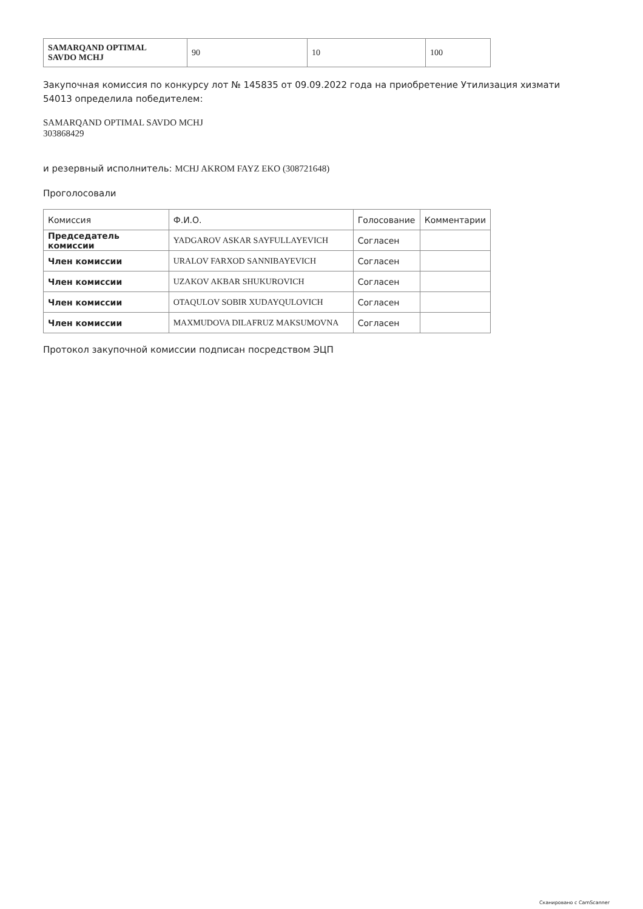| SAMARQAND OPTIMAL SAVDO MCHJ | 90 | 10 | 100 |
Закупочная комиссия по конкурсу лот № 145835 от 09.09.2022 года на приобретение Утилизация хизмати 54013 определила победителем:
SAMARQAND OPTIMAL SAVDO MCHJ
303868429
и резервный исполнитель: MCHJ AKROM FAYZ EKO (308721648)
Проголосовали
| Комиссия | Ф.И.О. | Голосование | Комментарии |
| --- | --- | --- | --- |
| Председатель комиссии | YADGAROV ASKAR SAYFULLAYEVICH | Согласен | |
| Член комиссии | URALOV FARXOD SANNIBAYEVICH | Согласен | |
| Член комиссии | UZAKOV AKBAR SHUKUROVICH | Согласен | |
| Член комиссии | OTAQULOV SOBIR XUDAYQULOVICH | Согласен | |
| Член комиссии | MAXMUDOVA DILAFRUZ MAKSUMOVNA | Согласен | |
Протокол закупочной комиссии подписан посредством ЭЦП
Сканировано с CamScanner